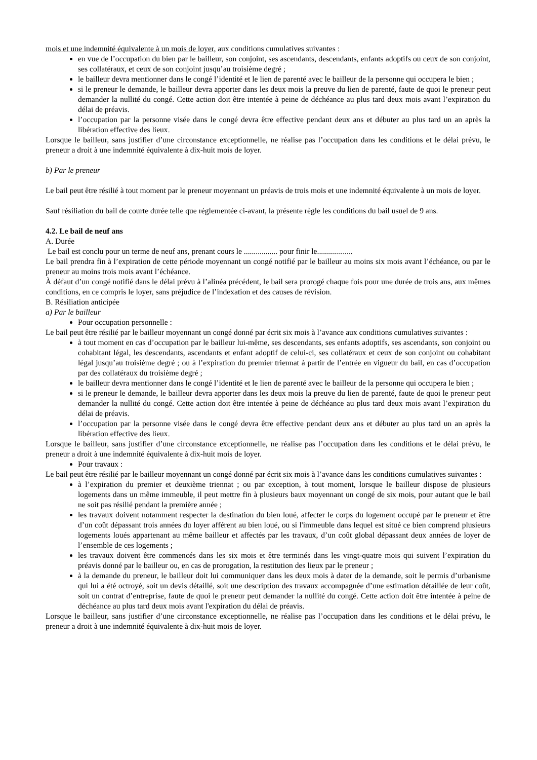mois et une indemnité équivalente à un mois de loyer, aux conditions cumulatives suivantes :
en vue de l’occupation du bien par le bailleur, son conjoint, ses ascendants, descendants, enfants adoptifs ou ceux de son conjoint, ses collatéraux, et ceux de son conjoint jusqu’au troisième degré ;
le bailleur devra mentionner dans le congé l’identité et le lien de parenté avec le bailleur de la personne qui occupera le bien ;
si le preneur le demande, le bailleur devra apporter dans les deux mois la preuve du lien de parenté, faute de quoi le preneur peut demander la nullité du congé. Cette action doit être intentée à peine de déchéance au plus tard deux mois avant l’expiration du délai de préavis.
l’occupation par la personne visée dans le congé devra être effective pendant deux ans et débuter au plus tard un an après la libération effective des lieux.
Lorsque le bailleur, sans justifier d’une circonstance exceptionnelle, ne réalise pas l’occupation dans les conditions et le délai prévu, le preneur a droit à une indemnité équivalente à dix-huit mois de loyer.
b) Par le preneur
Le bail peut être résilié à tout moment par le preneur moyennant un préavis de trois mois et une indemnité équivalente à un mois de loyer.
Sauf résiliation du bail de courte durée telle que réglementée ci-avant, la présente règle les conditions du bail usuel de 9 ans.
4.2. Le bail de neuf ans
A. Durée
Le bail est conclu pour un terme de neuf ans, prenant cours le ................. pour finir le..................
Le bail prendra fin à l’expiration de cette période moyennant un congé notifié par le bailleur au moins six mois avant l’échéance, ou par le preneur au moins trois mois avant l’échéance.
À défaut d’un congé notifié dans le délai prévu à l’alinéa précédent, le bail sera prorogé chaque fois pour une durée de trois ans, aux mêmes conditions, en ce compris le loyer, sans préjudice de l’indexation et des causes de révision.
B. Résiliation anticipée
a) Par le bailleur
Pour occupation personnelle :
Le bail peut être résilié par le bailleur moyennant un congé donné par écrit six mois à l’avance aux conditions cumulatives suivantes :
à tout moment en cas d’occupation par le bailleur lui-même, ses descendants, ses enfants adoptifs, ses ascendants, son conjoint ou cohabitant légal, les descendants, ascendants et enfant adoptif de celui-ci, ses collatéraux et ceux de son conjoint ou cohabitant légal jusqu’au troisième degré ; ou à l’expiration du premier triennat à partir de l’entrée en vigueur du bail, en cas d’occupation par des collatéraux du troisième degré ;
le bailleur devra mentionner dans le congé l’identité et le lien de parenté avec le bailleur de la personne qui occupera le bien ;
si le preneur le demande, le bailleur devra apporter dans les deux mois la preuve du lien de parenté, faute de quoi le preneur peut demander la nullité du congé. Cette action doit être intentée à peine de déchéance au plus tard deux mois avant l’expiration du délai de préavis.
l’occupation par la personne visée dans le congé devra être effective pendant deux ans et débuter au plus tard un an après la libération effective des lieux.
Lorsque le bailleur, sans justifier d’une circonstance exceptionnelle, ne réalise pas l’occupation dans les conditions et le délai prévu, le preneur a droit à une indemnité équivalente à dix-huit mois de loyer.
Pour travaux :
Le bail peut être résilié par le bailleur moyennant un congé donné par écrit six mois à l’avance dans les conditions cumulatives suivantes :
à l’expiration du premier et deuxième triennat ; ou par exception, à tout moment, lorsque le bailleur dispose de plusieurs logements dans un même immeuble, il peut mettre fin à plusieurs baux moyennant un congé de six mois, pour autant que le bail ne soit pas résilié pendant la première année ;
les travaux doivent notamment respecter la destination du bien loué, affecter le corps du logement occupé par le preneur et être d’un coût dépassant trois années du loyer afférent au bien loué, ou si l'immeuble dans lequel est situé ce bien comprend plusieurs logements loués appartenant au même bailleur et affectés par les travaux, d’un coût global dépassant deux années de loyer de l’ensemble de ces logements ;
les travaux doivent être commencés dans les six mois et être terminés dans les vingt-quatre mois qui suivent l’expiration du préavis donné par le bailleur ou, en cas de prorogation, la restitution des lieux par le preneur ;
à la demande du preneur, le bailleur doit lui communiquer dans les deux mois à dater de la demande, soit le permis d’urbanisme qui lui a été octroyé, soit un devis détaillé, soit une description des travaux accompagnée d’une estimation détaillée de leur coût, soit un contrat d’entreprise, faute de quoi le preneur peut demander la nullité du congé. Cette action doit être intentée à peine de déchéance au plus tard deux mois avant l'expiration du délai de préavis.
Lorsque le bailleur, sans justifier d’une circonstance exceptionnelle, ne réalise pas l’occupation dans les conditions et le délai prévu, le preneur a droit à une indemnité équivalente à dix-huit mois de loyer.